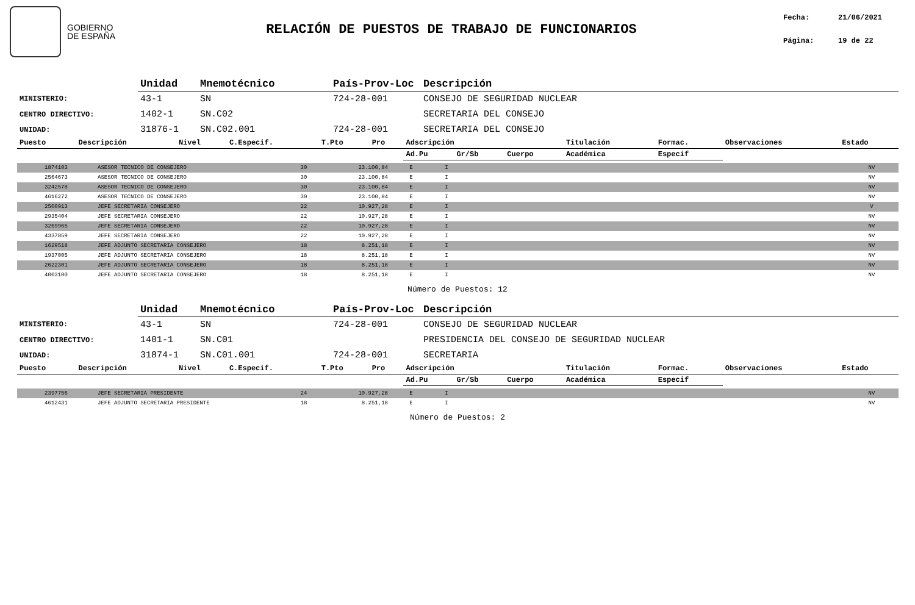GOBIERNO
DE ESPAÑA
RELACIÓN DE PUESTOS DE TRABAJO DE FUNCIONARIOS
Fecha: 21/06/2021
Página: 19 de 22
| | Unidad | Mnemotécnico | País-Prov-Loc | Descripción |
| --- | --- | --- | --- | --- |
| MINISTERIO: | 43-1 | SN | 724-28-001 | CONSEJO DE SEGURIDAD NUCLEAR |
| CENTRO DIRECTIVO: | 1402-1 | SN.C02 | | SECRETARIA DEL CONSEJO |
| UNIDAD: | 31876-1 | SN.C02.001 | 724-28-001 | SECRETARIA DEL CONSEJO |
| Puesto | Descripción | Nivel | C.Especif. | T.Pto | Pro | Adscripción | | | Titulación | Formac. | Observaciones | Estado |
| --- | --- | --- | --- | --- | --- | --- | --- | --- | --- | --- | --- | --- |
| | | | | | | Ad.Pu | Gr/Sb | Cuerpo | Académica | Especif | | |
| 1874103 | ASESOR TECNICO DE CONSEJERO | 30 | 23.100,84 | E | I | | NV |
| 2564673 | ASESOR TECNICO DE CONSEJERO | 30 | 23.100,84 | E | I | | NV |
| 3242578 | ASESOR TECNICO DE CONSEJERO | 30 | 23.100,84 | E | I | | NV |
| 4616272 | ASESOR TECNICO DE CONSEJERO | 30 | 23.100,84 | E | I | | NV |
| 2500913 | JEFE SECRETARIA CONSEJERO | 22 | 10.927,28 | E | I | | V |
| 2935404 | JEFE SECRETARIA CONSEJERO | 22 | 10.927,28 | E | I | | NV |
| 3269965 | JEFE SECRETARIA CONSEJERO | 22 | 10.927,28 | E | I | | NV |
| 4337859 | JEFE SECRETARIA CONSEJERO | 22 | 10.927,28 | E | I | | NV |
| 1629518 | JEFE ADJUNTO SECRETARIA CONSEJERO | 18 | 8.251,18 | E | I | | NV |
| 1937005 | JEFE ADJUNTO SECRETARIA CONSEJERO | 18 | 8.251,18 | E | I | | NV |
| 2622301 | JEFE ADJUNTO SECRETARIA CONSEJERO | 18 | 8.251,18 | E | I | | NV |
| 4003100 | JEFE ADJUNTO SECRETARIA CONSEJERO | 18 | 8.251,18 | E | I | | NV |
Número de Puestos: 12
| | Unidad | Mnemotécnico | País-Prov-Loc | Descripción |
| --- | --- | --- | --- | --- |
| MINISTERIO: | 43-1 | SN | 724-28-001 | CONSEJO DE SEGURIDAD NUCLEAR |
| CENTRO DIRECTIVO: | 1401-1 | SN.C01 | | PRESIDENCIA DEL CONSEJO DE SEGURIDAD NUCLEAR |
| UNIDAD: | 31874-1 | SN.C01.001 | 724-28-001 | SECRETARIA |
| Puesto | Descripción | Nivel | C.Especif. | T.Pto | Pro | Adscripción | | | Titulación | Formac. | Observaciones | Estado |
| --- | --- | --- | --- | --- | --- | --- | --- | --- | --- | --- | --- | --- |
| | | | | | | Ad.Pu | Gr/Sb | Cuerpo | Académica | Especif | | |
| 2397756 | JEFE SECRETARIA PRESIDENTE | 24 | 10.927,28 | E | I | | NV |
| 4612431 | JEFE ADJUNTO SECRETARIA PRESIDENTE | 18 | 8.251,18 | E | I | | NV |
Número de Puestos: 2